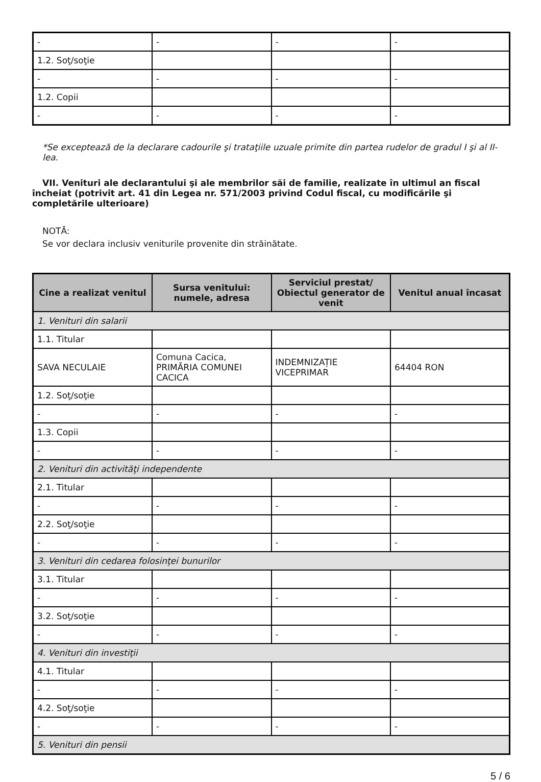| - | - | - | - |
| 1.2. Soţ/soţie | | | |
| - | - | - | - |
| 1.2. Copii | | | |
| - | - | - | - |
*Se exceptează de la declarare cadourile şi trataţiile uzuale primite din partea rudelor de gradul I şi al II-lea.
VII. Venituri ale declarantului şi ale membrilor săi de familie, realizate în ultimul an fiscal încheiat (potrivit art. 41 din Legea nr. 571/2003 privind Codul fiscal, cu modificările şi completările ulterioare)
NOTĂ:
Se vor declara inclusiv veniturile provenite din străinătate.
| Cine a realizat venitul | Sursa venitului: numele, adresa | Serviciul prestat/ Obiectul generator de venit | Venitul anual încasat |
| --- | --- | --- | --- |
| 1. Venituri din salarii | | | |
| 1.1. Titular | | | |
| SAVA NECULAIE | Comuna Cacica, PRIMĂRIA COMUNEI CACICA | INDEMNIZAȚIE VICEPRIMAR | 64404 RON |
| 1.2. Soţ/soţie | | | |
| - | - | - | - |
| 1.3. Copii | | | |
| - | - | - | - |
| 2. Venituri din activităţi independente | | | |
| 2.1. Titular | | | |
| - | - | - | - |
| 2.2. Soţ/soţie | | | |
| - | - | - | - |
| 3. Venituri din cedarea folosinţei bunurilor | | | |
| 3.1. Titular | | | |
| - | - | - | - |
| 3.2. Soţ/soţie | | | |
| - | - | - | - |
| 4. Venituri din investiţii | | | |
| 4.1. Titular | | | |
| - | - | - | - |
| 4.2. Soţ/soţie | | | |
| - | - | - | - |
| 5. Venituri din pensii | | | |
5 / 6